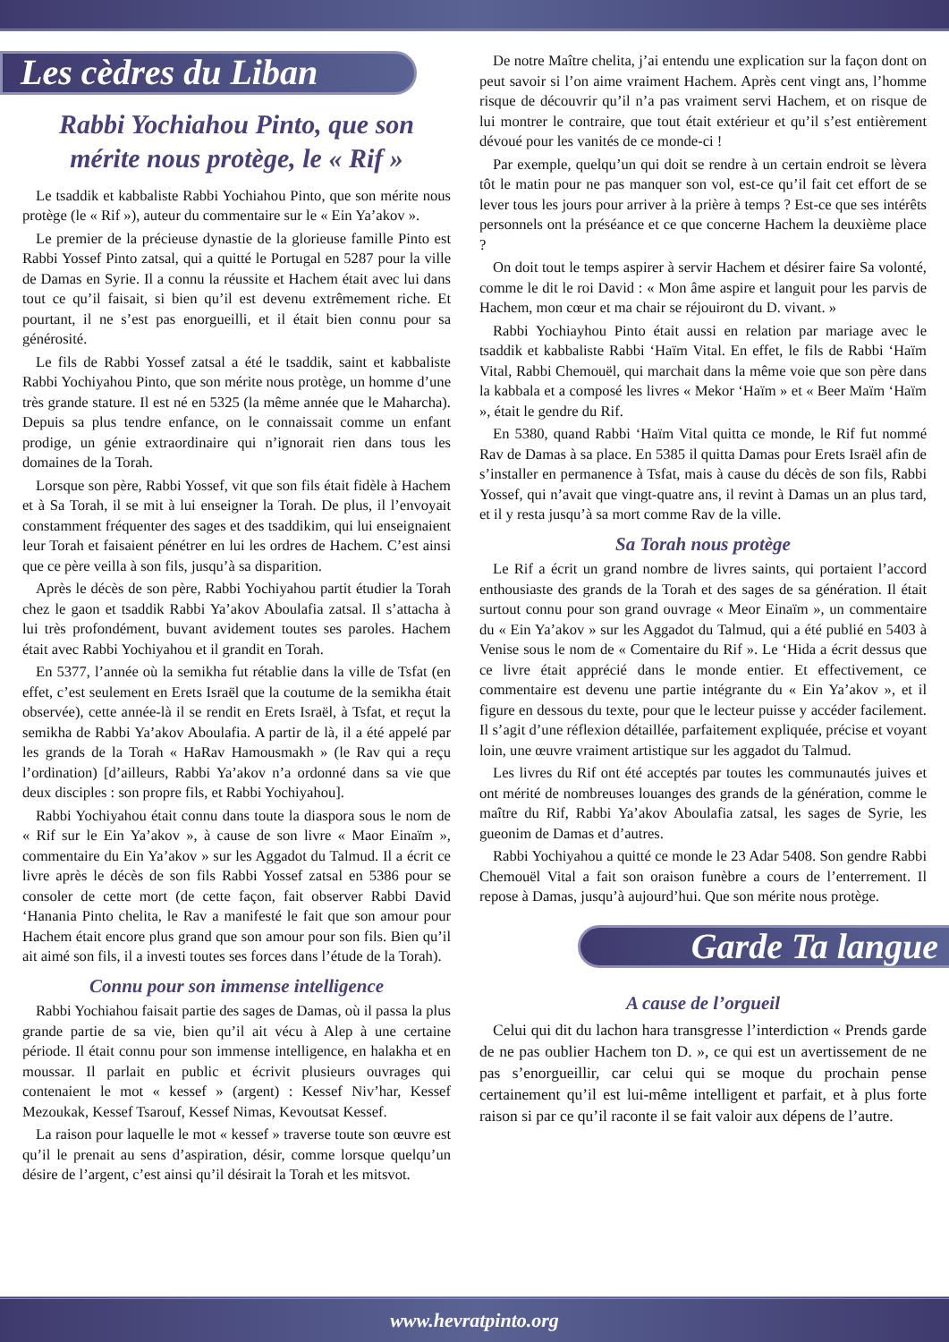Les cèdres du Liban
Rabbi Yochiahou Pinto, que son mérite nous protège, le « Rif »
Le tsaddik et kabbaliste Rabbi Yochiahou Pinto, que son mérite nous protège (le « Rif »), auteur du commentaire sur le « Ein Ya’akov ».
Le premier de la précieuse dynastie de la glorieuse famille Pinto est Rabbi Yossef Pinto zatsal, qui a quitté le Portugal en 5287 pour la ville de Damas en Syrie. Il a connu la réussite et Hachem était avec lui dans tout ce qu’il faisait, si bien qu’il est devenu extrêmement riche. Et pourtant, il ne s’est pas enorgueilli, et il était bien connu pour sa générosité.
Le fils de Rabbi Yossef zatsal a été le tsaddik, saint et kabbaliste Rabbi Yochiyahou Pinto, que son mérite nous protège, un homme d’une très grande stature. Il est né en 5325 (la même année que le Maharcha). Depuis sa plus tendre enfance, on le connaissait comme un enfant prodige, un génie extraordinaire qui n’ignorait rien dans tous les domaines de la Torah.
Lorsque son père, Rabbi Yossef, vit que son fils était fidèle à Hachem et à Sa Torah, il se mit à lui enseigner la Torah. De plus, il l’envoyait constamment fréquenter des sages et des tsaddikim, qui lui enseignaient leur Torah et faisaient pénétrer en lui les ordres de Hachem. C’est ainsi que ce père veilla à son fils, jusqu’à sa disparition.
Après le décès de son père, Rabbi Yochiyahou partit étudier la Torah chez le gaon et tsaddik Rabbi Ya’akov Aboulafia zatsal. Il s’attacha à lui très profondément, buvant avidement toutes ses paroles. Hachem était avec Rabbi Yochiyahou et il grandit en Torah.
En 5377, l’année où la semikha fut rétablie dans la ville de Tsfat (en effet, c’est seulement en Erets Israël que la coutume de la semikha était observée), cette année-là il se rendit en Erets Israël, à Tsfat, et reçut la semikha de Rabbi Ya’akov Aboulafia. A partir de là, il a été appelé par les grands de la Torah « HaRav Hamousmakh » (le Rav qui a reçu l’ordination) [d’ailleurs, Rabbi Ya’akov n’a ordonné dans sa vie que deux disciples : son propre fils, et Rabbi Yochiyahou].
Rabbi Yochiyahou était connu dans toute la diaspora sous le nom de « Rif sur le Ein Ya’akov », à cause de son livre « Maor Einaïm », commentaire du Ein Ya’akov » sur les Aggadot du Talmud. Il a écrit ce livre après le décès de son fils Rabbi Yossef zatsal en 5386 pour se consoler de cette mort (de cette façon, fait observer Rabbi David ‘Hanania Pinto chelita, le Rav a manifesté le fait que son amour pour Hachem était encore plus grand que son amour pour son fils. Bien qu’il ait aimé son fils, il a investi toutes ses forces dans l’étude de la Torah).
Connu pour son immense intelligence
Rabbi Yochiahou faisait partie des sages de Damas, où il passa la plus grande partie de sa vie, bien qu’il ait vécu à Alep à une certaine période. Il était connu pour son immense intelligence, en halakha et en moussar. Il parlait en public et écrivit plusieurs ouvrages qui contenaient le mot « kessef » (argent) : Kessef Niv’har, Kessef Mezoukak, Kessef Tsarouf, Kessef Nimas, Kevoutsat Kessef.
La raison pour laquelle le mot « kessef » traverse toute son œuvre est qu’il le prenait au sens d’aspiration, désir, comme lorsque quelqu’un désire de l’argent, c’est ainsi qu’il désirait la Torah et les mitsvot.
De notre Maître chelita, j’ai entendu une explication sur la façon dont on peut savoir si l’on aime vraiment Hachem. Après cent vingt ans, l’homme risque de découvrir qu’il n’a pas vraiment servi Hachem, et on risque de lui montrer le contraire, que tout était extérieur et qu’il s’est entièrement dévoué pour les vanités de ce monde-ci !
Par exemple, quelqu’un qui doit se rendre à un certain endroit se lèvera tôt le matin pour ne pas manquer son vol, est-ce qu’il fait cet effort de se lever tous les jours pour arriver à la prière à temps ? Est-ce que ses intérêts personnels ont la préséance et ce que concerne Hachem la deuxième place ?
On doit tout le temps aspirer à servir Hachem et désirer faire Sa volonté, comme le dit le roi David : « Mon âme aspire et languit pour les parvis de Hachem, mon cœur et ma chair se réjouiront du D. vivant. »
Rabbi Yochiayhou Pinto était aussi en relation par mariage avec le tsaddik et kabbaliste Rabbi ‘Haïm Vital. En effet, le fils de Rabbi ‘Haïm Vital, Rabbi Chemouël, qui marchait dans la même voie que son père dans la kabbala et a composé les livres « Mekor ‘Haïm » et « Beer Maïm ‘Haïm », était le gendre du Rif.
En 5380, quand Rabbi ‘Haïm Vital quitta ce monde, le Rif fut nommé Rav de Damas à sa place. En 5385 il quitta Damas pour Erets Israël afin de s’installer en permanence à Tsfat, mais à cause du décès de son fils, Rabbi Yossef, qui n’avait que vingt-quatre ans, il revint à Damas un an plus tard, et il y resta jusqu’à sa mort comme Rav de la ville.
Sa Torah nous protège
Le Rif a écrit un grand nombre de livres saints, qui portaient l’accord enthousiaste des grands de la Torah et des sages de sa génération. Il était surtout connu pour son grand ouvrage « Meor Einaïm », un commentaire du « Ein Ya’akov » sur les Aggadot du Talmud, qui a été publié en 5403 à Venise sous le nom de « Comentaire du Rif ». Le ‘Hida a écrit dessus que ce livre était apprécié dans le monde entier. Et effectivement, ce commentaire est devenu une partie intégrante du « Ein Ya’akov », et il figure en dessous du texte, pour que le lecteur puisse y accéder facilement. Il s’agit d’une réflexion détaillée, parfaitement expliquée, précise et voyant loin, une œuvre vraiment artistique sur les aggadot du Talmud.
Les livres du Rif ont été acceptés par toutes les communautés juives et ont mérité de nombreuses louanges des grands de la génération, comme le maître du Rif, Rabbi Ya’akov Aboulafia zatsal, les sages de Syrie, les gueonim de Damas et d’autres.
Rabbi Yochiyahou a quitté ce monde le 23 Adar 5408. Son gendre Rabbi Chemouël Vital a fait son oraison funèbre a cours de l’enterrement. Il repose à Damas, jusqu’à aujourd’hui. Que son mérite nous protège.
Garde Ta langue
A cause de l’orgueil
Celui qui dit du lachon hara transgresse l’interdiction « Prends garde de ne pas oublier Hachem ton D. », ce qui est un avertissement de ne pas s’enorgueillir, car celui qui se moque du prochain pense certainement qu’il est lui-même intelligent et parfait, et à plus forte raison si par ce qu’il raconte il se fait valoir aux dépens de l’autre.
www.hevratpinto.org